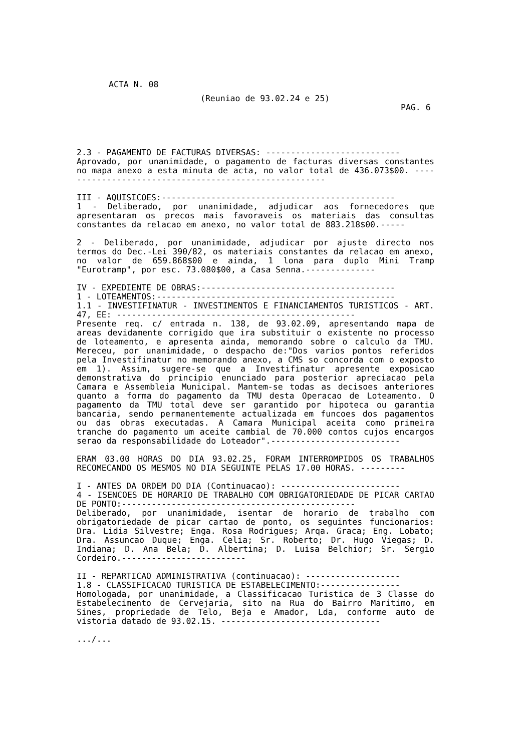ACTA N. 08
(Reuniao de 93.02.24 e 25)
PAG. 6
2.3 - PAGAMENTO DE FACTURAS DIVERSAS: ---------------------------
Aprovado, por unanimidade, o pagamento de facturas diversas constantes no mapa anexo a esta minuta de acta, no valor total de 436.073$00. ------------------------------------------------------
III - AQUISICOES:-----------------------------------------------
1 - Deliberado, por unanimidade, adjudicar aos fornecedores que apresentaram os precos mais favoraveis os materiais das consultas constantes da relacao em anexo, no valor total de 883.218$00.-----
2 - Deliberado, por unanimidade, adjudicar por ajuste directo nos termos do Dec.-Lei 390/82, os materiais constantes da relacao em anexo, no valor de 659.868$00 e ainda, 1 lona para duplo Mini Tramp "Eurotramp", por esc. 73.080$00, a Casa Senna.--------------
IV - EXPEDIENTE DE OBRAS:---------------------------------------
1 - LOTEAMENTOS:------------------------------------------------
1.1 - INVESTIFINATUR - INVESTIMENTOS E FINANCIAMENTOS TURISTICOS - ART. 47, EE: ------------------------------------------------
Presente req. c/ entrada n. 138, de 93.02.09, apresentando mapa de areas devidamente corrigido que ira substituir o existente no processo de loteamento, e apresenta ainda, memorando sobre o calculo da TMU. Mereceu, por unanimidade, o despacho de:"Dos varios pontos referidos pela Investifinatur no memorando anexo, a CMS so concorda com o exposto em 1). Assim, sugere-se que a Investifinatur apresente exposicao demonstrativa do principio enunciado para posterior apreciacao pela Camara e Assembleia Municipal. Mantem-se todas as decisoes anteriores quanto a forma do pagamento da TMU desta Operacao de Loteamento. O pagamento da TMU total deve ser garantido por hipoteca ou garantia bancaria, sendo permanentemente actualizada em funcoes dos pagamentos ou das obras executadas. A Camara Municipal aceita como primeira tranche do pagamento um aceite cambial de 70.000 contos cujos encargos serao da responsabilidade do Loteador".--------------------------
ERAM 03.00 HORAS DO DIA 93.02.25, FORAM INTERROMPIDOS OS TRABALHOS RECOMECANDO OS MESMOS NO DIA SEGUINTE PELAS 17.00 HORAS. ---------
I - ANTES DA ORDEM DO DIA (Continuacao): ------------------------
4 - ISENCOES DE HORARIO DE TRABALHO COM OBRIGATORIEDADE DE PICAR CARTAO DE PONTO:-----------------------------------------------
Deliberado, por unanimidade, isentar de horario de trabalho com obrigatoriedade de picar cartao de ponto, os seguintes funcionarios: Dra. Lidia Silvestre; Enga. Rosa Rodrigues; Arqa. Graca; Eng. Lobato; Dra. Assuncao Duque; Enga. Celia; Sr. Roberto; Dr. Hugo Viegas; D. Indiana; D. Ana Bela; D. Albertina; D. Luisa Belchior; Sr. Sergio Cordeiro.-------------------------
II - REPARTICAO ADMINISTRATIVA (continuacao): -------------------
1.8 - CLASSIFICACAO TURISTICA DE ESTABELECIMENTO:----------------
Homologada, por unanimidade, a Classificacao Turistica de 3 Classe do Estabelecimento de Cervejaria, sito na Rua do Bairro Maritimo, em Sines, propriedade de Telo, Beja e Amador, Lda, conforme auto de vistoria datado de 93.02.15. --------------------------------
.../...